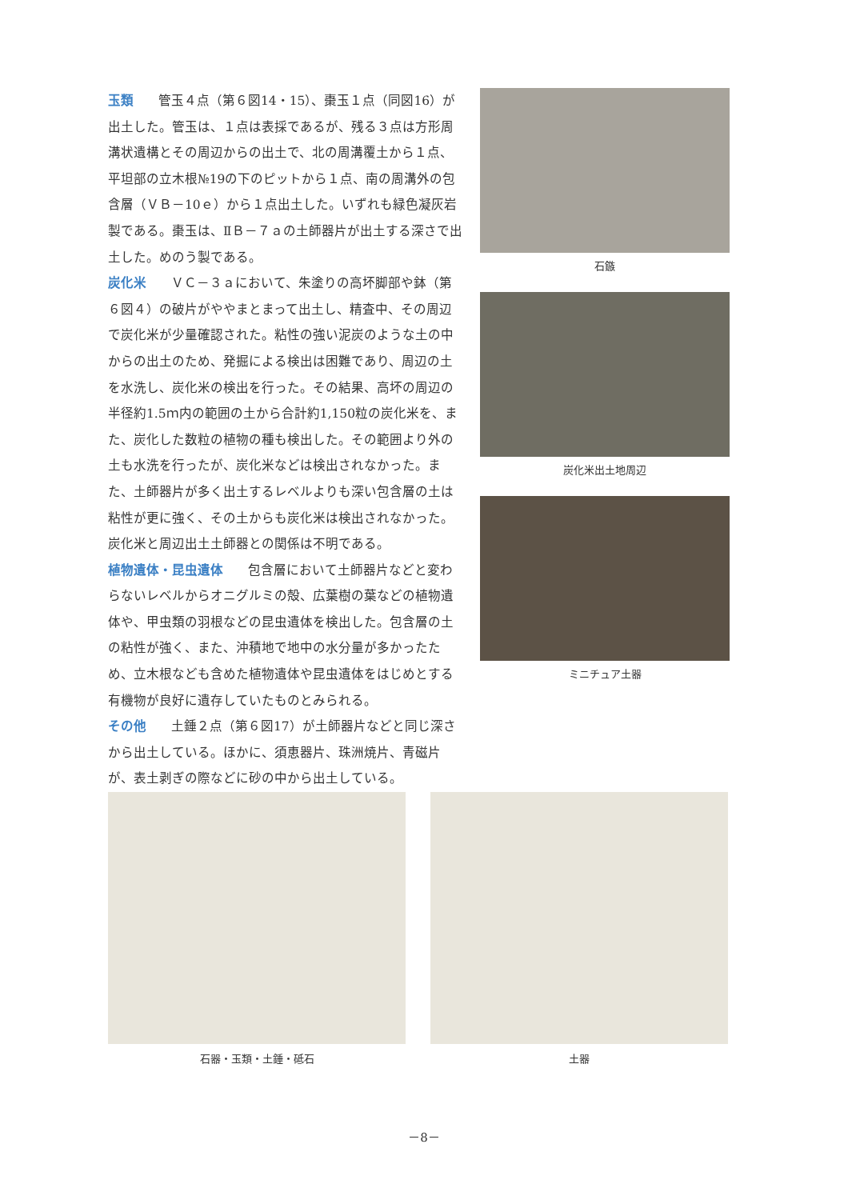玉類 管玉４点（第６図14・15）、棗玉１点（同図16）が出土した。管玉は、１点は表採であるが、残る３点は方形周溝状遺構とその周辺からの出土で、北の周溝覆土から１点、平坦部の立木根№19の下のピットから１点、南の周溝外の包含層（ＶＢ－10ｅ）から１点出土した。いずれも緑色凝灰岩製である。棗玉は、ⅡＢ－７ａの土師器片が出土する深さで出土した。めのう製である。
炭化米 ＶＣ－３ａにおいて、朱塗りの高坏脚部や鉢（第６図４）の破片がややまとまって出土し、精査中、その周辺で炭化米が少量確認された。粘性の強い泥炭のような土の中からの出土のため、発掘による検出は困難であり、周辺の土を水洗し、炭化米の検出を行った。その結果、高坏の周辺の半径約1.5ｍ内の範囲の土から合計約1,150粒の炭化米を、また、炭化した数粒の植物の種も検出した。その範囲より外の土も水洗を行ったが、炭化米などは検出されなかった。また、土師器片が多く出土するレベルよりも深い包含層の土は粘性が更に強く、その土からも炭化米は検出されなかった。炭化米と周辺出土土師器との関係は不明である。
植物遺体・昆虫遺体 包含層において土師器片などと変わらないレベルからオニグルミの殻、広葉樹の葉などの植物遺体や、甲虫類の羽根などの昆虫遺体を検出した。包含層の土の粘性が強く、また、沖積地で地中の水分量が多かったため、立木根なども含めた植物遺体や昆虫遺体をはじめとする有機物が良好に遺存していたものとみられる。
その他 土錘２点（第６図17）が土師器片などと同じ深さから出土している。ほかに、須恵器片、珠洲焼片、青磁片が、表土剥ぎの際などに砂の中から出土している。
石鏃
炭化米出土地周辺
ミニチュア土器
石器・玉類・土錘・砥石 土器
－8－